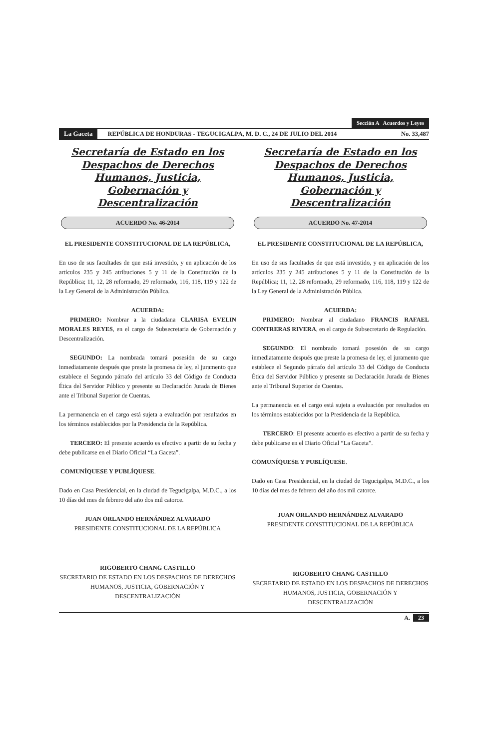Sección A Acuerdos y Leyes
La Gaceta REPÚBLICA DE HONDURAS - TEGUCIGALPA, M. D. C., 24 DE JULIO DEL 2014 No. 33,487
Secretaría de Estado en los Despachos de Derechos Humanos, Justicia, Gobernación y Descentralización
ACUERDO No. 46-2014
EL PRESIDENTE CONSTITUCIONAL DE LA REPÚBLICA,
En uso de sus facultades de que está investido, y en aplicación de los artículos 235 y 245 atribuciones 5 y 11 de la Constitución de la República; 11, 12, 28 reformado, 29 reformado, 116, 118, 119 y 122 de la Ley General de la Administración Pública.
ACUERDA:
PRIMERO: Nombrar a la ciudadana CLARISA EVELIN MORALES REYES, en el cargo de Subsecretaria de Gobernación y Descentralización.
SEGUNDO: La nombrada tomará posesión de su cargo inmediatamente después que preste la promesa de ley, el juramento que establece el Segundo párrafo del artículo 33 del Código de Conducta Ética del Servidor Público y presente su Declaración Jurada de Bienes ante el Tribunal Superior de Cuentas.
La permanencia en el cargo está sujeta a evaluación por resultados en los términos establecidos por la Presidencia de la República.
TERCERO: El presente acuerdo es efectivo a partir de su fecha y debe publicarse en el Diario Oficial “La Gaceta”.
COMUNÍQUESE Y PUBLÍQUESE.
Dado en Casa Presidencial, en la ciudad de Tegucigalpa, M.D.C., a los 10 días del mes de febrero del año dos mil catorce.
JUAN ORLANDO HERNÁNDEZ ALVARADO
PRESIDENTE CONSTITUCIONAL DE LA REPÚBLICA
RIGOBERTO CHANG CASTILLO
SECRETARIO DE ESTADO EN LOS DESPACHOS DE DERECHOS HUMANOS, JUSTICIA, GOBERNACIÓN Y DESCENTRALIZACIÓN
Secretaría de Estado en los Despachos de Derechos Humanos, Justicia, Gobernación y Descentralización
ACUERDO No. 47-2014
EL PRESIDENTE CONSTITUCIONAL DE LA REPÚBLICA,
En uso de sus facultades de que está investido, y en aplicación de los artículos 235 y 245 atribuciones 5 y 11 de la Constitución de la República; 11, 12, 28 reformado, 29 reformado, 116, 118, 119 y 122 de la Ley General de la Administración Pública.
ACUERDA:
PRIMERO: Nombrar al ciudadano FRANCIS RAFAEL CONTRERAS RIVERA, en el cargo de Subsecretario de Regulación.
SEGUNDO: El nombrado tomará posesión de su cargo inmediatamente después que preste la promesa de ley, el juramento que establece el Segundo párrafo del artículo 33 del Código de Conducta Ética del Servidor Público y presente su Declaración Jurada de Bienes ante el Tribunal Superior de Cuentas.
La permanencia en el cargo está sujeta a evaluación por resultados en los términos establecidos por la Presidencia de la República.
TERCERO: El presente acuerdo es efectivo a partir de su fecha y debe publicarse en el Diario Oficial “La Gaceta”.
COMUNÍQUESE Y PUBLÍQUESE.
Dado en Casa Presidencial, en la ciudad de Tegucigalpa, M.D.C., a los 10 días del mes de febrero del año dos mil catorce.
JUAN ORLANDO HERNÁNDEZ ALVARADO
PRESIDENTE CONSTITUCIONAL DE LA REPÚBLICA
RIGOBERTO CHANG CASTILLO
SECRETARIO DE ESTADO EN LOS DESPACHOS DE DERECHOS HUMANOS, JUSTICIA, GOBERNACIÓN Y DESCENTRALIZACIÓN
A. 23